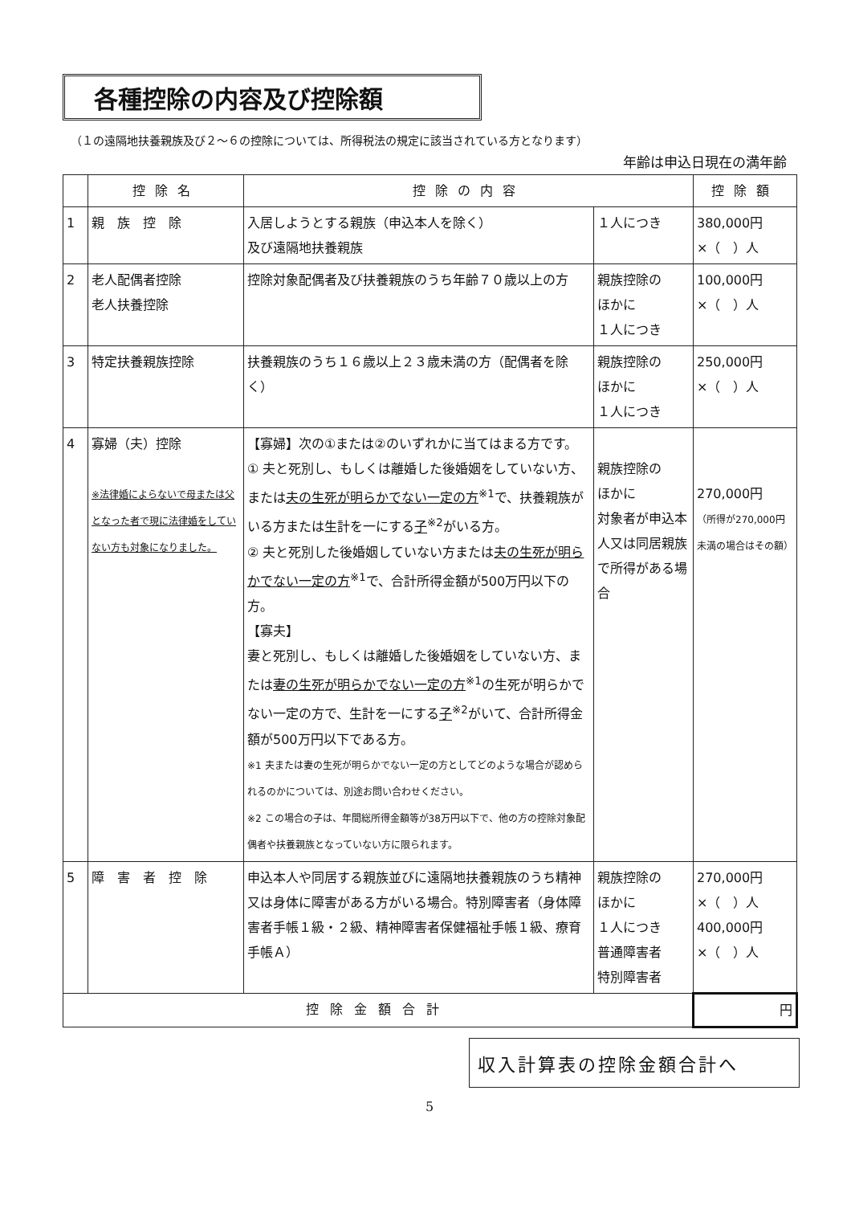各種控除の内容及び控除額
（１の遠隔地扶養親族及び２～６の控除については、所得税法の規定に該当されている方となります）
年齢は申込日現在の満年齢
| | 控除名 | 控除の内容 | | 控除額 |
| --- | --- | --- | --- | --- |
| 1 | 親 族 控 除 | 入居しようとする親族（申込本人を除く） 及び遠隔地扶養親族 | １人につき | 380,000円 ×（ ）人 |
| 2 | 老人配偶者控除 老人扶養控除 | 控除対象配偶者及び扶養親族のうち年齢７０歳以上の方 | 親族控除の ほかに １人につき | 100,000円 ×（ ）人 |
| 3 | 特定扶養親族控除 | 扶養親族のうち１６歳以上２３歳未満の方（配偶者を除く） | 親族控除の ほかに １人につき | 250,000円 ×（ ）人 |
| 4 | 寡婦（夫）控除 ※法律婚によらないで母または父となった者で現に法律婚をしていない方も対象になりました。 | 【寡婦】次の①または②のいずれかに当てはまる方です。 ① 夫と死別し、もしくは離婚した後婚姻をしていない方、または 夫の生死が明らかでない一定の方<sup>※1</sup>で、扶養親族がいる方または生計を一にする 子<sup>※2</sup>がいる方。 ② 夫と死別した後婚姻していない方または 夫の生死が明らかでない一定の方<sup>※1</sup>で、合計所得金額が500万円以下の方。 【寡夫】 妻と死別し、もしくは離婚した後婚姻をしていない方、または 妻の生死が明らかでない一定の方<sup>※1</sup>の生死が明らかでない一定の方で、生計を一にする 子<sup>※2</sup>がいて、合計所得金額が500万円以下である方。 ※1 夫または妻の生死が明らかでない一定の方としてどのような場合が認められるのかについては、別途お問い合わせください。 ※2 この場合の子は、年間総所得金額等が38万円以下で、他の方の控除対象配偶者や扶養親族となっていない方に限られます。 | 親族控除の ほかに 対象者が申込本人又は同居親族で所得がある場合 | 270,000円 （所得が270,000円未満の場合はその額） |
| 5 | 障 害 者 控 除 | 申込本人や同居する親族並びに遠隔地扶養親族のうち精神又は身体に障害がある方がいる場合。特別障害者（身体障害者手帳１級・２級、精神障害者保健福祉手帳１級、療育手帳Ａ） | 親族控除の ほかに １人につき 普通障害者 特別障害者 | 270,000円 ×（ ）人 400,000円 ×（ ）人 |
| 控除金額合計 | | | | 円 |
収入計算表の控除金額合計へ
5